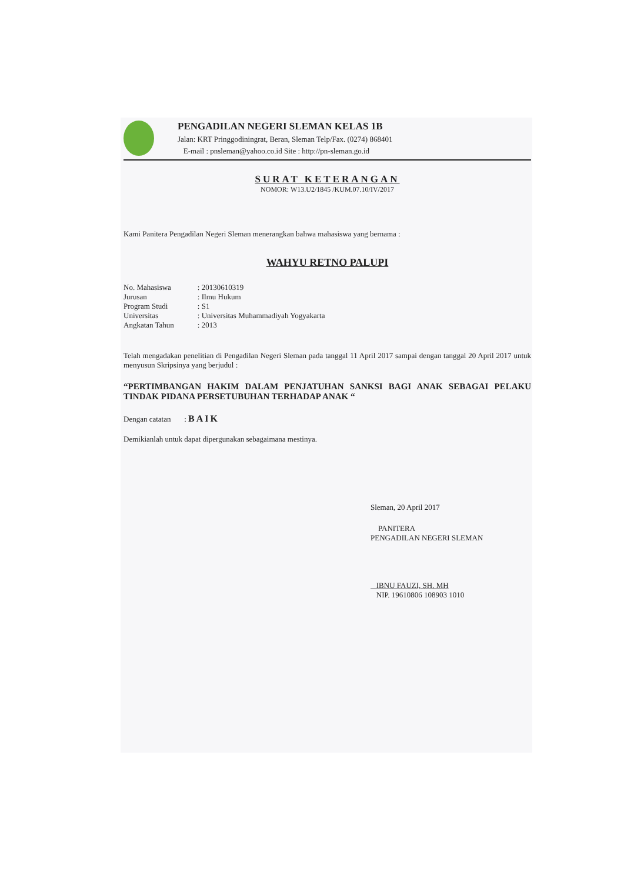PENGADILAN NEGERI SLEMAN KELAS 1B
Jalan: KRT Pringgodiningrat, Beran, Sleman Telp/Fax. (0274) 868401
E-mail : pnsleman@yahoo.co.id Site : http://pn-sleman.go.id
SURAT KETERANGAN
NOMOR: W13.U2/1845 /KUM.07.10/IV/2017
Kami Panitera Pengadilan Negeri Sleman menerangkan bahwa mahasiswa yang bernama :
WAHYU RETNO PALUPI
| No. Mahasiswa | : 20130610319 |
| Jurusan | : Ilmu Hukum |
| Program Studi | : S1 |
| Universitas | : Universitas Muhammadiyah Yogyakarta |
| Angkatan Tahun | : 2013 |
Telah mengadakan penelitian di Pengadilan Negeri Sleman pada tanggal 11 April 2017 sampai dengan tanggal 20 April 2017 untuk menyusun Skripsinya yang berjudul :
“PERTIMBANGAN HAKIM DALAM PENJATUHAN SANKSI BAGI ANAK SEBAGAI PELAKU TINDAK PIDANA PERSETUBUHAN TERHADAP ANAK “
Dengan catatan : BAIK
Demikianlah untuk dapat dipergunakan sebagaimana mestinya.
Sleman, 20 April 2017
PANITERA
PENGADILAN NEGERI SLEMAN
IBNU FAUZI, SH. MH
NIP. 19610806 108903 1010